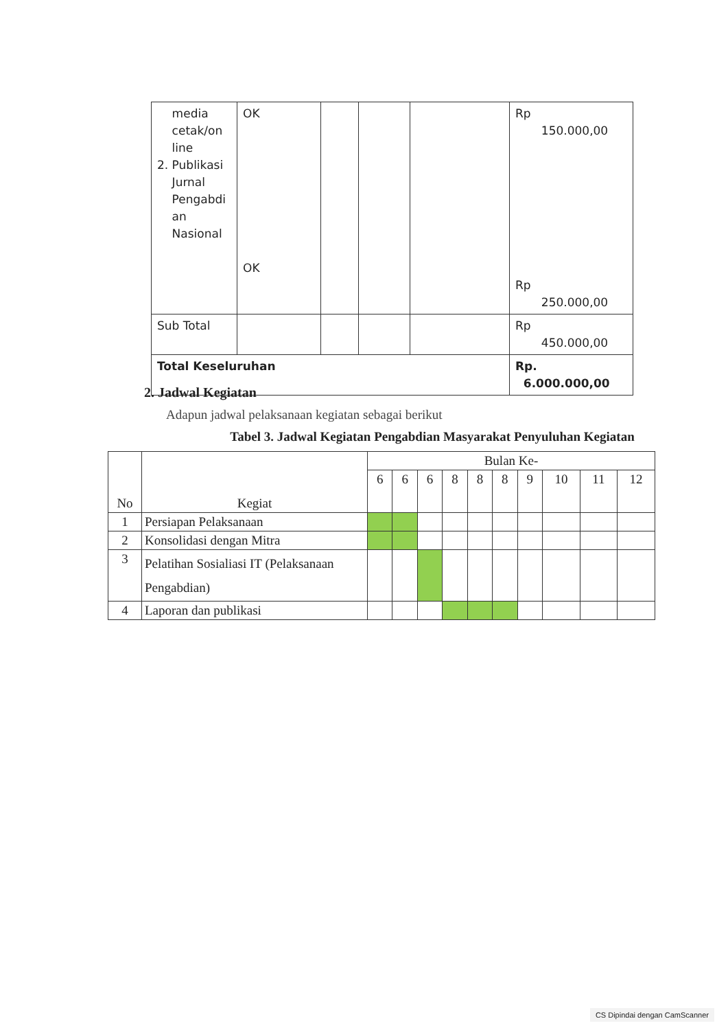| media cetak/on line 2. Publikasi Jurnal Pengabdi an Nasional | OK OK | | | | Rp 150.000,00 Rp 250.000,00 |
| Sub Total | | | | | Rp 450.000,00 |
| Total Keseluruhan | | | | | Rp. 6.000.000,00 |
2. Jadwal Kegiatan
Adapun jadwal pelaksanaan kegiatan sebagai berikut
Tabel 3. Jadwal Kegiatan Pengabdian Masyarakat Penyuluhan Kegiatan
| No | Kegiat | Bulan Ke- | | | | | | | | | |
| --- | --- | --- | --- | --- | --- | --- | --- | --- | --- | --- | --- |
| | | 6 | 6 | 6 | 8 | 8 | 8 | 9 | 10 | 11 | 12 |
| 1 | Persiapan Pelaksanaan | | | | | | | | | | |
| 2 | Konsolidasi dengan Mitra | | | | | | | | | | |
| 3 | Pelatihan Sosialiasi IT (Pelaksanaan Pengabdian) | | | | | | | | | | |
| 4 | Laporan dan publikasi | | | | | | | | | | |
CS Dipindai dengan CamScanner